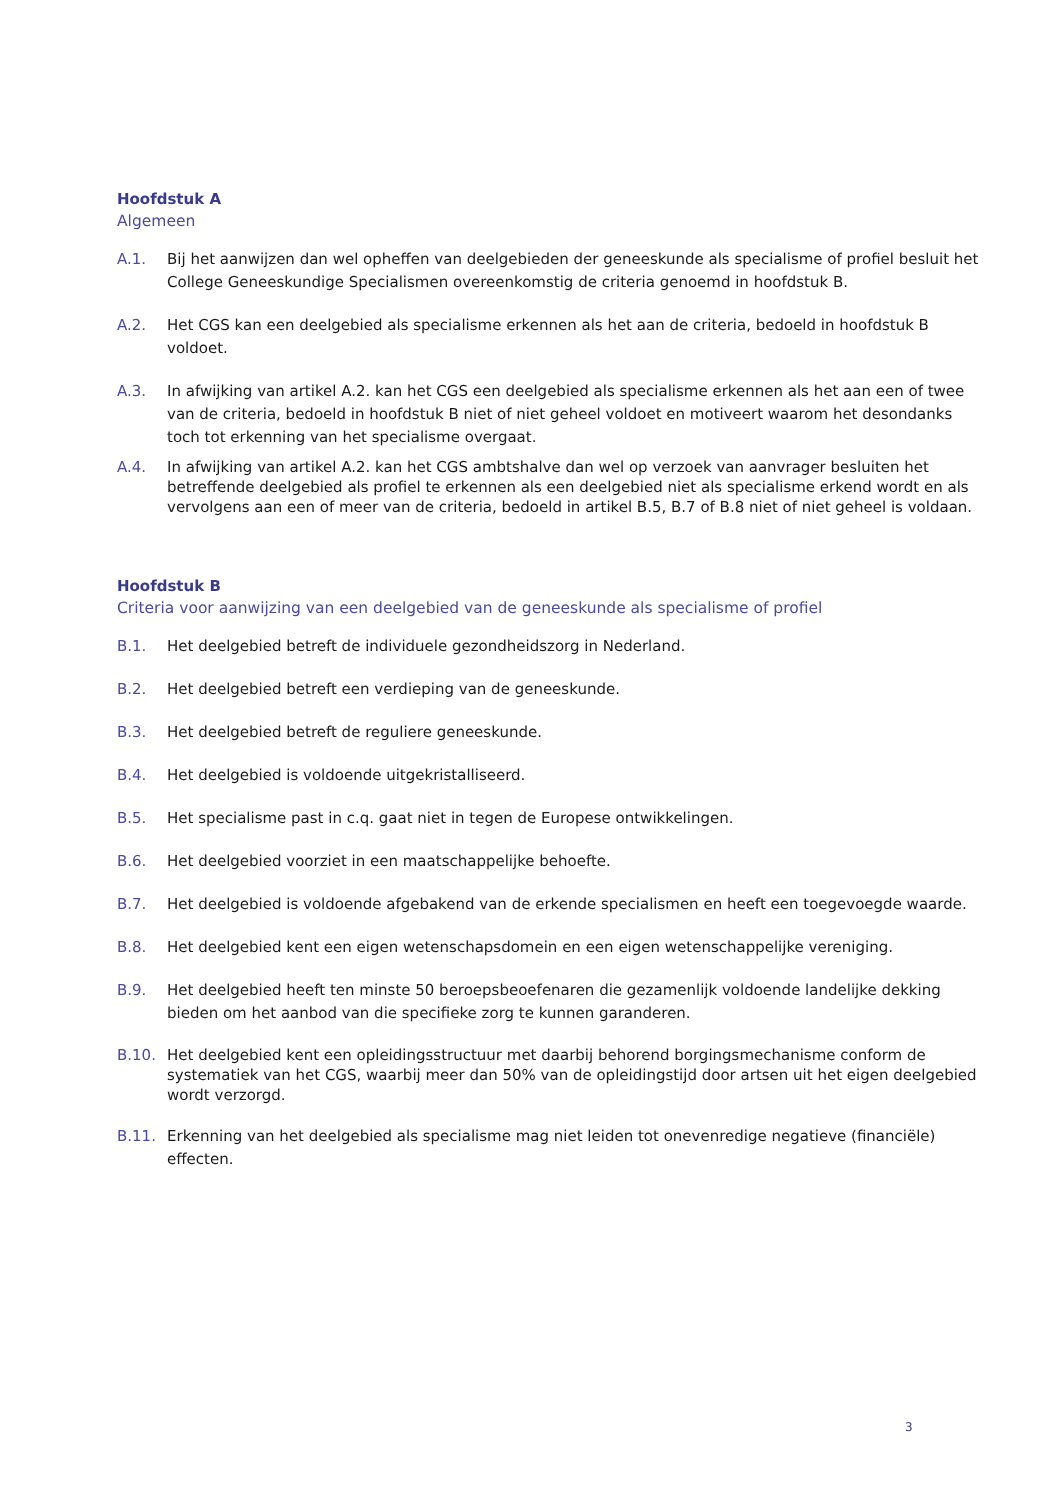Hoofdstuk A
Algemeen
A.1. Bij het aanwijzen dan wel opheffen van deelgebieden der geneeskunde als specialisme of profiel besluit het College Geneeskundige Specialismen overeenkomstig de criteria genoemd in hoofdstuk B.
A.2. Het CGS kan een deelgebied als specialisme erkennen als het aan de criteria, bedoeld in hoofdstuk B voldoet.
A.3. In afwijking van artikel A.2. kan het CGS een deelgebied als specialisme erkennen als het aan een of twee van de criteria, bedoeld in hoofdstuk B niet of niet geheel voldoet en motiveert waarom het desondanks toch tot erkenning van het specialisme overgaat.
A.4. In afwijking van artikel A.2. kan het CGS ambtshalve dan wel op verzoek van aanvrager besluiten het betreffende deelgebied als profiel te erkennen als een deelgebied niet als specialisme erkend wordt en als vervolgens aan een of meer van de criteria, bedoeld in artikel B.5, B.7 of B.8 niet of niet geheel is voldaan.
Hoofdstuk B
Criteria voor aanwijzing van een deelgebied van de geneeskunde als specialisme of profiel
B.1. Het deelgebied betreft de individuele gezondheidszorg in Nederland.
B.2. Het deelgebied betreft een verdieping van de geneeskunde.
B.3. Het deelgebied betreft de reguliere geneeskunde.
B.4. Het deelgebied is voldoende uitgekristalliseerd.
B.5. Het specialisme past in c.q. gaat niet in tegen de Europese ontwikkelingen.
B.6. Het deelgebied voorziet in een maatschappelijke behoefte.
B.7. Het deelgebied is voldoende afgebakend van de erkende specialismen en heeft een toegevoegde waarde.
B.8. Het deelgebied kent een eigen wetenschapsdomein en een eigen wetenschappelijke vereniging.
B.9. Het deelgebied heeft ten minste 50 beroepsbeoefenaren die gezamenlijk voldoende landelijke dekking bieden om het aanbod van die specifieke zorg te kunnen garanderen.
B.10. Het deelgebied kent een opleidingsstructuur met daarbij behorend borgingsmechanisme conform de systematiek van het CGS, waarbij meer dan 50% van de opleidingstijd door artsen uit het eigen deelgebied wordt verzorgd.
B.11. Erkenning van het deelgebied als specialisme mag niet leiden tot onevenredige negatieve (financiële) effecten.
3